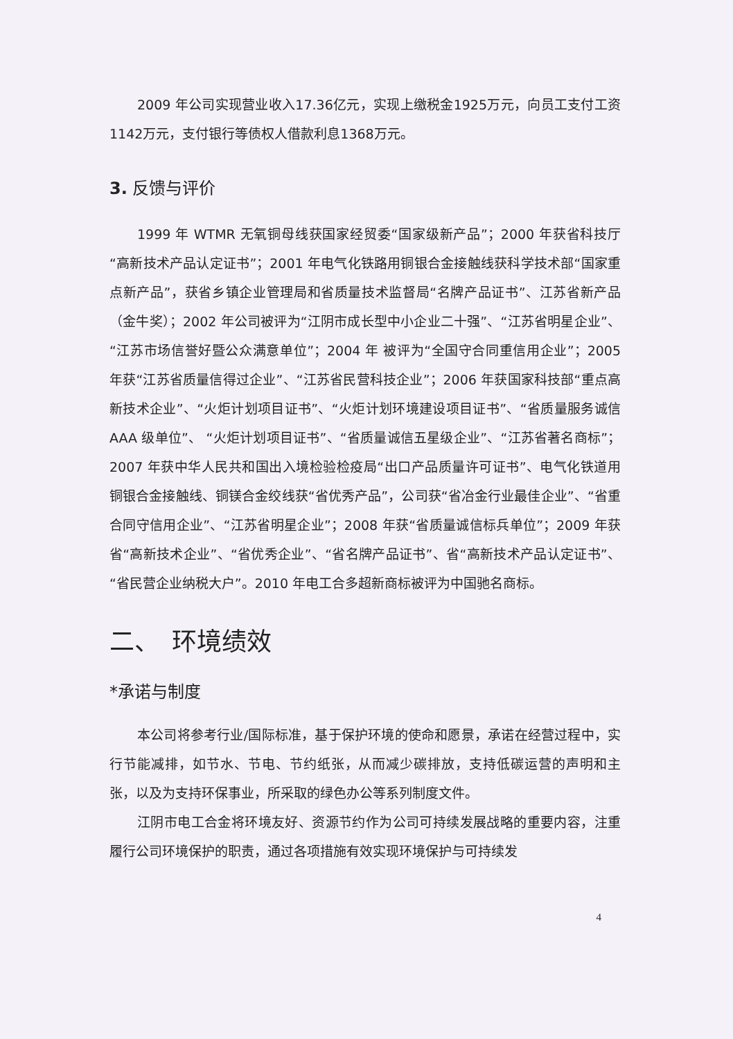2009 年公司实现营业收入17.36亿元，实现上缴税金1925万元，向员工支付工资1142万元，支付银行等债权人借款利息1368万元。
3. 反馈与评价
1999 年 WTMR 无氧铜母线获国家经贸委“国家级新产品”；2000 年获省科技厅“高新技术产品认定证书”；2001 年电气化铁路用铜银合金接触线获科学技术部“国家重点新产品”，获省乡镇企业管理局和省质量技术监督局“名牌产品证书”、江苏省新产品（金牛奖）；2002 年公司被评为“江阴市成长型中小企业二十强”、“江苏省明星企业”、“江苏市场信誉好暨公众满意单位”；2004 年 被评为“全国守合同重信用企业”；2005 年获“江苏省质量信得过企业”、“江苏省民营科技企业”；2006 年获国家科技部“重点高新技术企业”、“火炬计划项目证书”、“火炬计划环境建设项目证书”、“省质量服务诚信 AAA 级单位”、 “火炬计划项目证书”、“省质量诚信五星级企业”、“江苏省著名商标”；2007 年获中华人民共和国出入境检验检疫局“出口产品质量许可证书”、电气化铁道用铜银合金接触线、铜镁合金绞线获“省优秀产品”，公司获“省冶金行业最佳企业”、“省重合同守信用企业”、“江苏省明星企业”；2008 年获“省质量诚信标兵单位”；2009 年获省“高新技术企业”、“省优秀企业”、“省名牌产品证书”、省“高新技术产品认定证书”、“省民营企业纳税大户”。2010 年电工合多超新商标被评为中国驰名商标。
二、　环境绩效
*承诺与制度
本公司将参考行业/国际标准，基于保护环境的使命和愿景，承诺在经营过程中，实行节能减排，如节水、节电、节约纸张，从而减少碳排放，支持低碳运营的声明和主张，以及为支持环保事业，所采取的绿色办公等系列制度文件。
江阴市电工合金将环境友好、资源节约作为公司可持续发展战略的重要内容，注重履行公司环境保护的职责，通过各项措施有效实现环境保护与可持续发
4